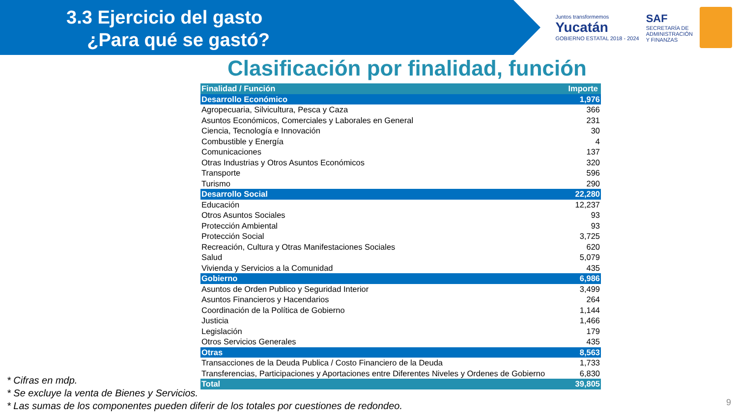3.3 Ejercicio del gasto
¿Para qué se gastó?
Juntos transformemos
Yucatán
GOBIERNO ESTATAL 2018 - 2024
SAF
SECRETARÍA DE
ADMINISTRACIÓN
Y FINANZAS
Clasificación por finalidad, función
| Finalidad / Función | Importe |
| --- | --- |
| Desarrollo Económico | 1,976 |
| Agropecuaria, Silvicultura, Pesca y Caza | 366 |
| Asuntos Económicos, Comerciales y Laborales en General | 231 |
| Ciencia, Tecnología e Innovación | 30 |
| Combustible y Energía | 4 |
| Comunicaciones | 137 |
| Otras Industrias y Otros Asuntos Económicos | 320 |
| Transporte | 596 |
| Turismo | 290 |
| Desarrollo Social | 22,280 |
| Educación | 12,237 |
| Otros Asuntos Sociales | 93 |
| Protección Ambiental | 93 |
| Protección Social | 3,725 |
| Recreación, Cultura y Otras Manifestaciones Sociales | 620 |
| Salud | 5,079 |
| Vivienda y Servicios a la Comunidad | 435 |
| Gobierno | 6,986 |
| Asuntos de Orden Publico y Seguridad Interior | 3,499 |
| Asuntos Financieros y Hacendarios | 264 |
| Coordinación de la Política de Gobierno | 1,144 |
| Justicia | 1,466 |
| Legislación | 179 |
| Otros Servicios Generales | 435 |
| Otras | 8,563 |
| Transacciones de la Deuda Publica / Costo Financiero de la Deuda | 1,733 |
| Transferencias, Participaciones y Aportaciones entre Diferentes Niveles y Ordenes de Gobierno | 6,830 |
| Total | 39,805 |
* Cifras en mdp.
* Se excluye la venta de Bienes y Servicios.
* Las sumas de los componentes pueden diferir de los totales por cuestiones de redondeo.
9